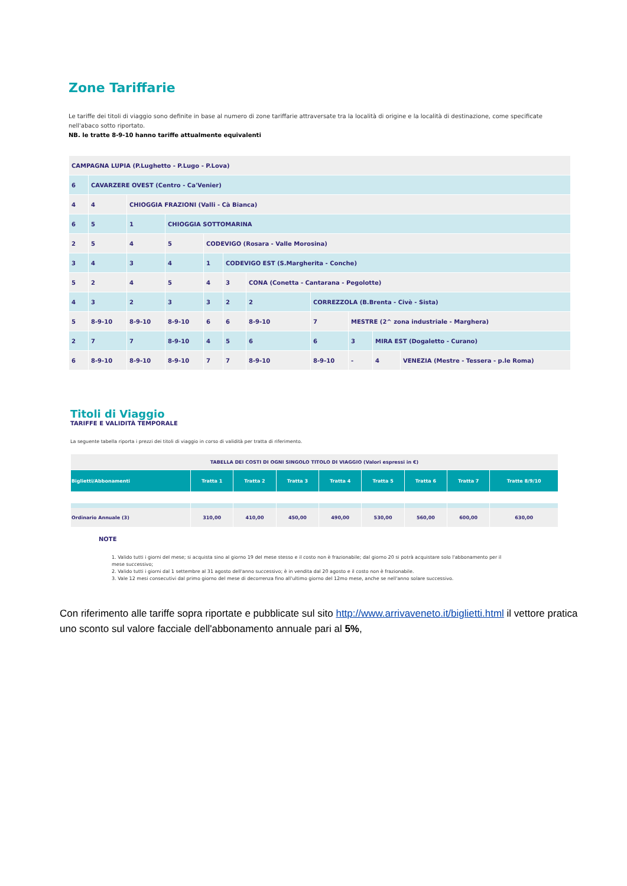Zone Tariffarie
Le tariffe dei titoli di viaggio sono definite in base al numero di zone tariffarie attraversate tra la località di origine e la località di destinazione, come specificate nell'abaco sotto riportato.
NB. le tratte 8-9-10 hanno tariffe attualmente equivalenti
| CAMPAGNA LUPIA (P.Lughetto - P.Lugo - P.Lova) | | | | | | | | | | |
| 6 | CAVARZERE OVEST (Centro - Ca'Venier) | | | | | | | | | |
| 4 | 4 | CHIOGGIA FRAZIONI (Valli - Cà Bianca) | | | | | | | | |
| 6 | 5 | 1 | CHIOGGIA SOTTOMARINA | | | | | | | |
| 2 | 5 | 4 | 5 | CODEVIGO (Rosara - Valle Morosina) | | | | | | |
| 3 | 4 | 3 | 4 | 1 | CODEVIGO EST (S.Margherita - Conche) | | | | | |
| 5 | 2 | 4 | 5 | 4 | 3 | CONA (Conetta - Cantarana - Pegolotte) | | | | |
| 4 | 3 | 2 | 3 | 3 | 2 | 2 | CORREZZOLA (B.Brenta - Civè - Sista) | | | |
| 5 | 8-9-10 | 8-9-10 | 8-9-10 | 6 | 6 | 8-9-10 | 7 | MESTRE (2^ zona industriale - Marghera) | | |
| 2 | 7 | 7 | 8-9-10 | 4 | 5 | 6 | 6 | 3 | MIRA EST (Dogaletto - Curano) | |
| 6 | 8-9-10 | 8-9-10 | 8-9-10 | 7 | 7 | 8-9-10 | 8-9-10 | - | 4 | VENEZIA (Mestre - Tessera - p.le Roma) |
Titoli di Viaggio
TARIFFE E VALIDITÀ TEMPORALE
La seguente tabella riporta i prezzi dei titoli di viaggio in corso di validità per tratta di riferimento.
| TABELLA DEI COSTI DI OGNI SINGOLO TITOLO DI VIAGGIO (Valori espressi in €) | | | | | | | | |
| Biglietti/Abbonamenti | Tratta 1 | Tratta 2 | Tratta 3 | Tratta 4 | Tratta 5 | Tratta 6 | Tratta 7 | Tratte 8/9/10 |
| Ordinario Annuale (3) | 310,00 | 410,00 | 450,00 | 490,00 | 530,00 | 560,00 | 600,00 | 630,00 |
NOTE
1. Valido tutti i giorni del mese; si acquista sino al giorno 19 del mese stesso e il costo non è frazionabile; dal giorno 20 si potrà acquistare solo l'abbonamento per il mese successivo;
2. Valido tutti i giorni dal 1 settembre al 31 agosto dell'anno successivo; è in vendita dal 20 agosto e il costo non è frazionabile.
3. Vale 12 mesi consecutivi dal primo giorno del mese di decorrenza fino all'ultimo giorno del 12mo mese, anche se nell'anno solare successivo.
Con riferimento alle tariffe sopra riportate e pubblicate sul sito http://www.arrivaveneto.it/biglietti.html il vettore pratica uno sconto sul valore facciale dell'abbonamento annuale pari al 5%,